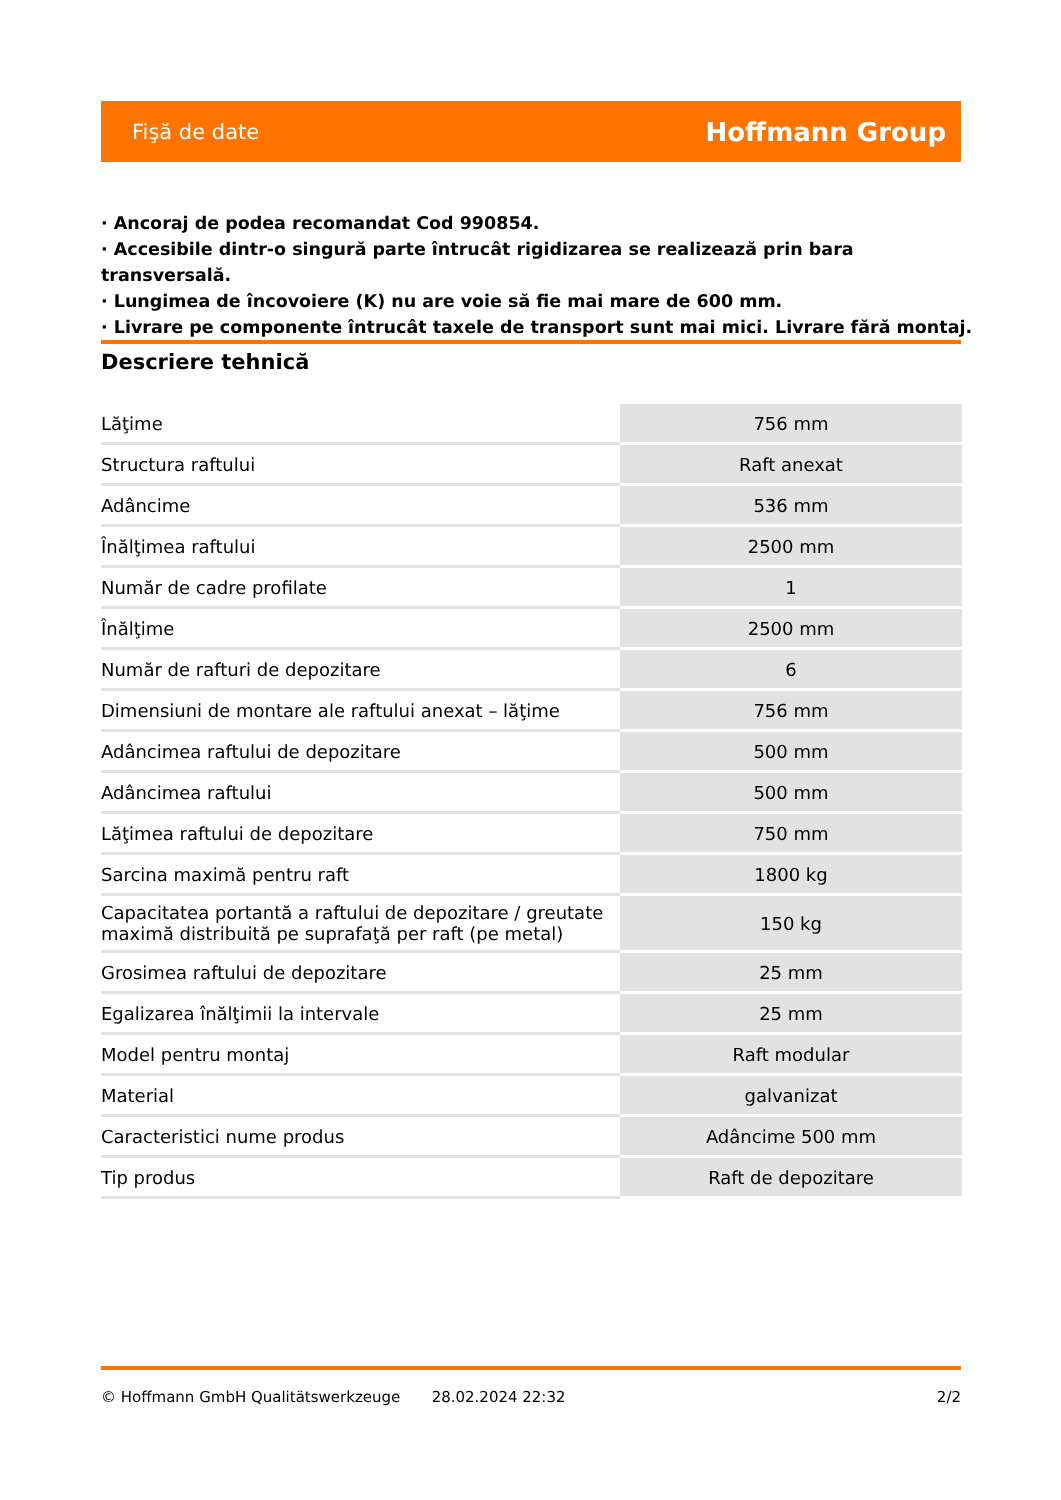Fişă de date Hoffmann Group
· Ancoraj de podea recomandat Cod 990854.
· Accesibile dintr-o singură parte întrucât rigidizarea se realizează prin bara transversală.
· Lungimea de încovoiere (K) nu are voie să fie mai mare de 600 mm.
· Livrare pe componente întrucât taxele de transport sunt mai mici. Livrare fără montaj.
Descriere tehnică
| Lăţime | 756 mm |
| Structura raftului | Raft anexat |
| Adâncime | 536 mm |
| Înălţimea raftului | 2500 mm |
| Număr de cadre profilate | 1 |
| Înălţime | 2500 mm |
| Număr de rafturi de depozitare | 6 |
| Dimensiuni de montare ale raftului anexat – lăţime | 756 mm |
| Adâncimea raftului de depozitare | 500 mm |
| Adâncimea raftului | 500 mm |
| Lăţimea raftului de depozitare | 750 mm |
| Sarcina maximă pentru raft | 1800 kg |
| Capacitatea portantă a raftului de depozitare / greutate maximă distribuită pe suprafaţă per raft (pe metal) | 150 kg |
| Grosimea raftului de depozitare | 25 mm |
| Egalizarea înălţimii la intervale | 25 mm |
| Model pentru montaj | Raft modular |
| Material | galvanizat |
| Caracteristici nume produs | Adâncime 500 mm |
| Tip produs | Raft de depozitare |
© Hoffmann GmbH Qualitätswerkzeuge 28.02.2024 22:32 2/2